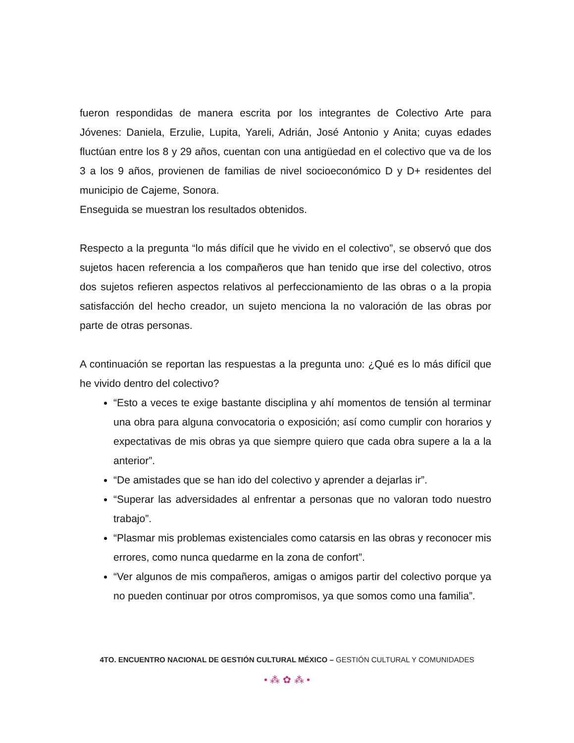fueron respondidas de manera escrita por los integrantes de Colectivo Arte para Jóvenes: Daniela, Erzulie, Lupita, Yareli, Adrián, José Antonio y Anita; cuyas edades fluctúan entre los 8 y 29 años, cuentan con una antigüedad en el colectivo que va de los 3 a los 9 años, provienen de familias de nivel socioeconómico D y D+ residentes del municipio de Cajeme, Sonora.
Enseguida se muestran los resultados obtenidos.
Respecto a la pregunta “lo más difícil que he vivido en el colectivo”, se observó que dos sujetos hacen referencia a los compañeros que han tenido que irse del colectivo, otros dos sujetos refieren aspectos relativos al perfeccionamiento de las obras o a la propia satisfacción del hecho creador, un sujeto menciona la no valoración de las obras por parte de otras personas.
A continuación se reportan las respuestas a la pregunta uno: ¿Qué es lo más difícil que he vivido dentro del colectivo?
“Esto a veces te exige bastante disciplina y ahí momentos de tensión al terminar una obra para alguna convocatoria o exposición; así como cumplir con horarios y expectativas de mis obras ya que siempre quiero que cada obra supere a la a la anterior”.
“De amistades que se han ido del colectivo y aprender a dejarlas ir”.
“Superar las adversidades al enfrentar a personas que no valoran todo nuestro trabajo”.
“Plasmar mis problemas existenciales como catarsis en las obras y reconocer mis errores, como nunca quedarme en la zona de confort”.
“Ver algunos de mis compañeros, amigas o amigos partir del colectivo porque ya no pueden continuar por otros compromisos, ya que somos como una familia”.
4TO. ENCUENTRO NACIONAL DE GESTIÓN CULTURAL MÉXICO – GESTIÓN CULTURAL Y COMUNIDADES
• ⁂ ✿ ⁂ •